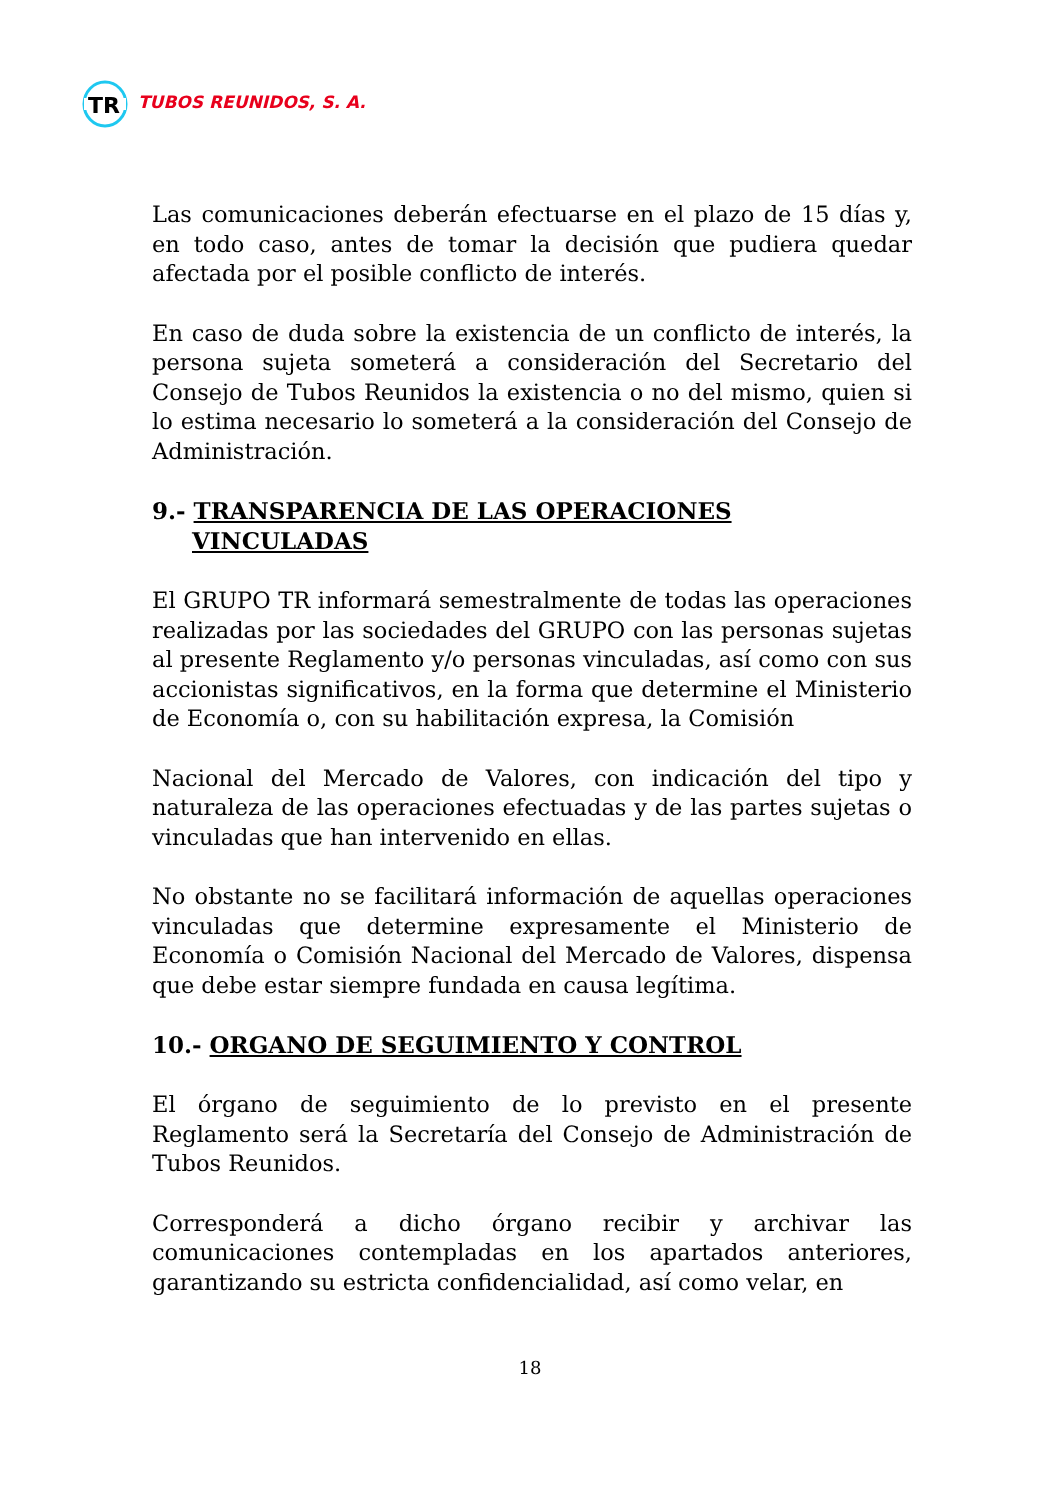TR
TUBOS REUNIDOS, S. A.
Las comunicaciones deberán efectuarse en el plazo de 15 días y, en todo caso, antes de tomar la decisión que pudiera quedar afectada por el posible conflicto de interés.
En caso de duda sobre la existencia de un conflicto de interés, la persona sujeta someterá a consideración del Secretario del Consejo de Tubos Reunidos la existencia o no del mismo, quien si lo estima necesario lo someterá a la consideración del Consejo de Administración.
9.- TRANSPARENCIA DE LAS OPERACIONES
VINCULADAS
El GRUPO TR informará semestralmente de todas las operaciones realizadas por las sociedades del GRUPO con las personas sujetas al presente Reglamento y/o personas vinculadas, así como con sus accionistas significativos, en la forma que determine el Ministerio de Economía o, con su habilitación expresa, la Comisión
Nacional del Mercado de Valores, con indicación del tipo y naturaleza de las operaciones efectuadas y de las partes sujetas o vinculadas que han intervenido en ellas.
No obstante no se facilitará información de aquellas operaciones vinculadas que determine expresamente el Ministerio de Economía o Comisión Nacional del Mercado de Valores, dispensa que debe estar siempre fundada en causa legítima.
10.- ORGANO DE SEGUIMIENTO Y CONTROL
El órgano de seguimiento de lo previsto en el presente Reglamento será la Secretaría del Consejo de Administración de Tubos Reunidos.
Corresponderá a dicho órgano recibir y archivar las comunicaciones contempladas en los apartados anteriores, garantizando su estricta confidencialidad, así como velar, en
18